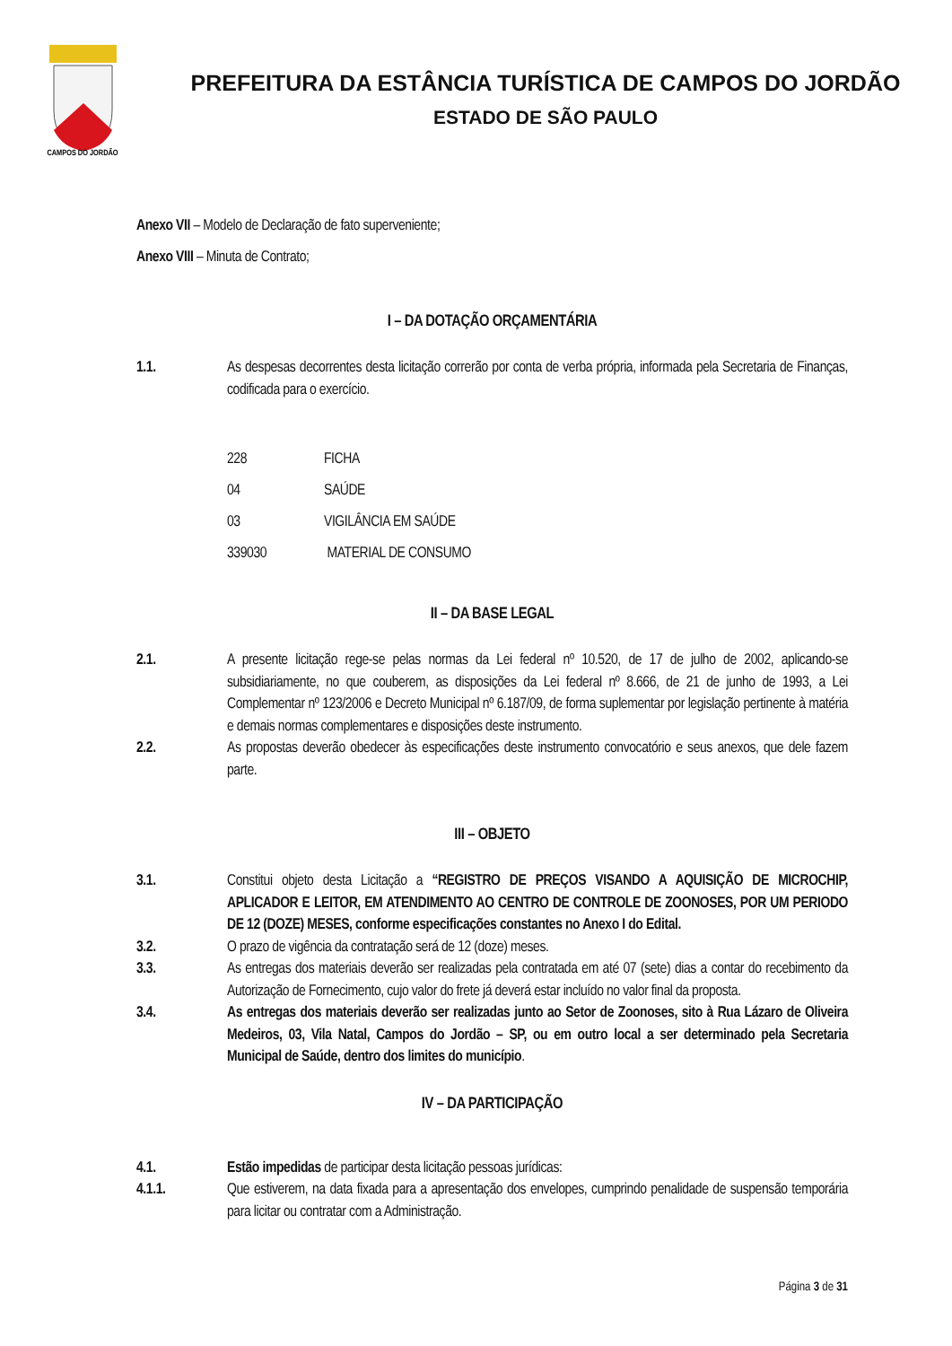CAMPOS DO JORDÃO
PREFEITURA DA ESTÂNCIA TURÍSTICA DE CAMPOS DO JORDÃO
ESTADO DE SÃO PAULO
Anexo VII – Modelo de Declaração de fato superveniente;
Anexo VIII – Minuta de Contrato;
I – DA DOTAÇÃO ORÇAMENTÁRIA
1.1. As despesas decorrentes desta licitação correrão por conta de verba própria, informada pela Secretaria de Finanças, codificada para o exercício.
228 FICHA
04 SAÚDE
03 VIGILÂNCIA EM SAÚDE
339030 MATERIAL DE CONSUMO
II – DA BASE LEGAL
2.1. A presente licitação rege-se pelas normas da Lei federal nº 10.520, de 17 de julho de 2002, aplicando-se subsidiariamente, no que couberem, as disposições da Lei federal nº 8.666, de 21 de junho de 1993, a Lei Complementar nº 123/2006 e Decreto Municipal nº 6.187/09, de forma suplementar por legislação pertinente à matéria e demais normas complementares e disposições deste instrumento.
2.2. As propostas deverão obedecer às especificações deste instrumento convocatório e seus anexos, que dele fazem parte.
III – OBJETO
3.1. Constitui objeto desta Licitação a “REGISTRO DE PREÇOS VISANDO A AQUISIÇÃO DE MICROCHIP, APLICADOR E LEITOR, EM ATENDIMENTO AO CENTRO DE CONTROLE DE ZOONOSES, POR UM PERIODO DE 12 (DOZE) MESES, conforme especificações constantes no Anexo I do Edital.
3.2. O prazo de vigência da contratação será de 12 (doze) meses.
3.3. As entregas dos materiais deverão ser realizadas pela contratada em até 07 (sete) dias a contar do recebimento da Autorização de Fornecimento, cujo valor do frete já deverá estar incluído no valor final da proposta.
3.4. As entregas dos materiais deverão ser realizadas junto ao Setor de Zoonoses, sito à Rua Lázaro de Oliveira Medeiros, 03, Vila Natal, Campos do Jordão – SP, ou em outro local a ser determinado pela Secretaria Municipal de Saúde, dentro dos limites do município.
IV – DA PARTICIPAÇÃO
4.1. Estão impedidas de participar desta licitação pessoas jurídicas:
4.1.1. Que estiverem, na data fixada para a apresentação dos envelopes, cumprindo penalidade de suspensão temporária para licitar ou contratar com a Administração.
Página 3 de 31